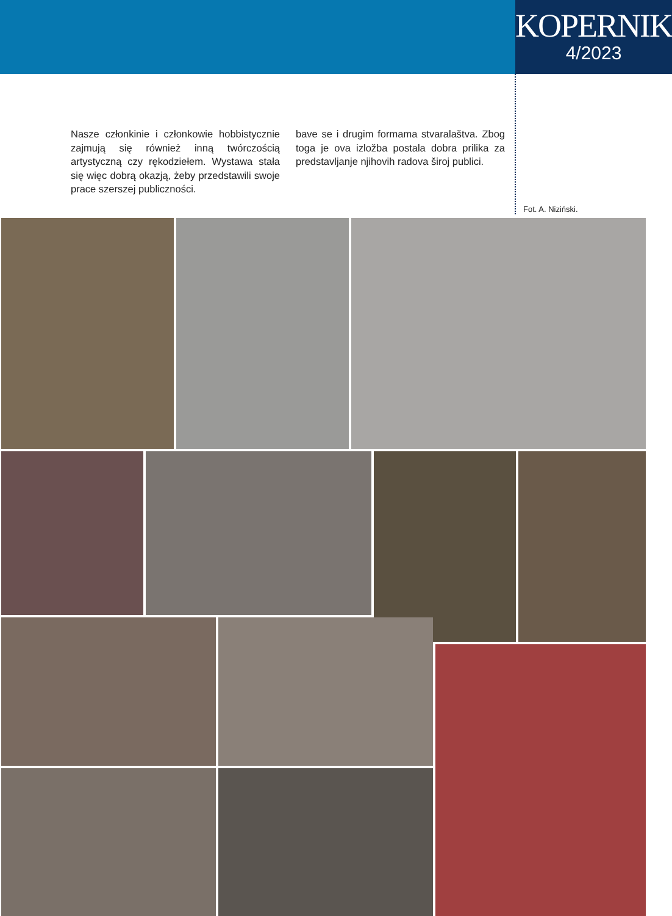KOPERNIK
4/2023
Nasze członkinie i członkowie hobbistycznie zajmują się również inną twórczością artystyczną czy rękodziełem. Wystawa stała się więc dobrą okazją, żeby przedstawili swoje prace szerszej publiczności.
bave se i drugim formama stvaralaštva. Zbog toga je ova izložba postala dobra prilika za predstavljanje njihovih radova široj publici.
Fot. A. Niziński.